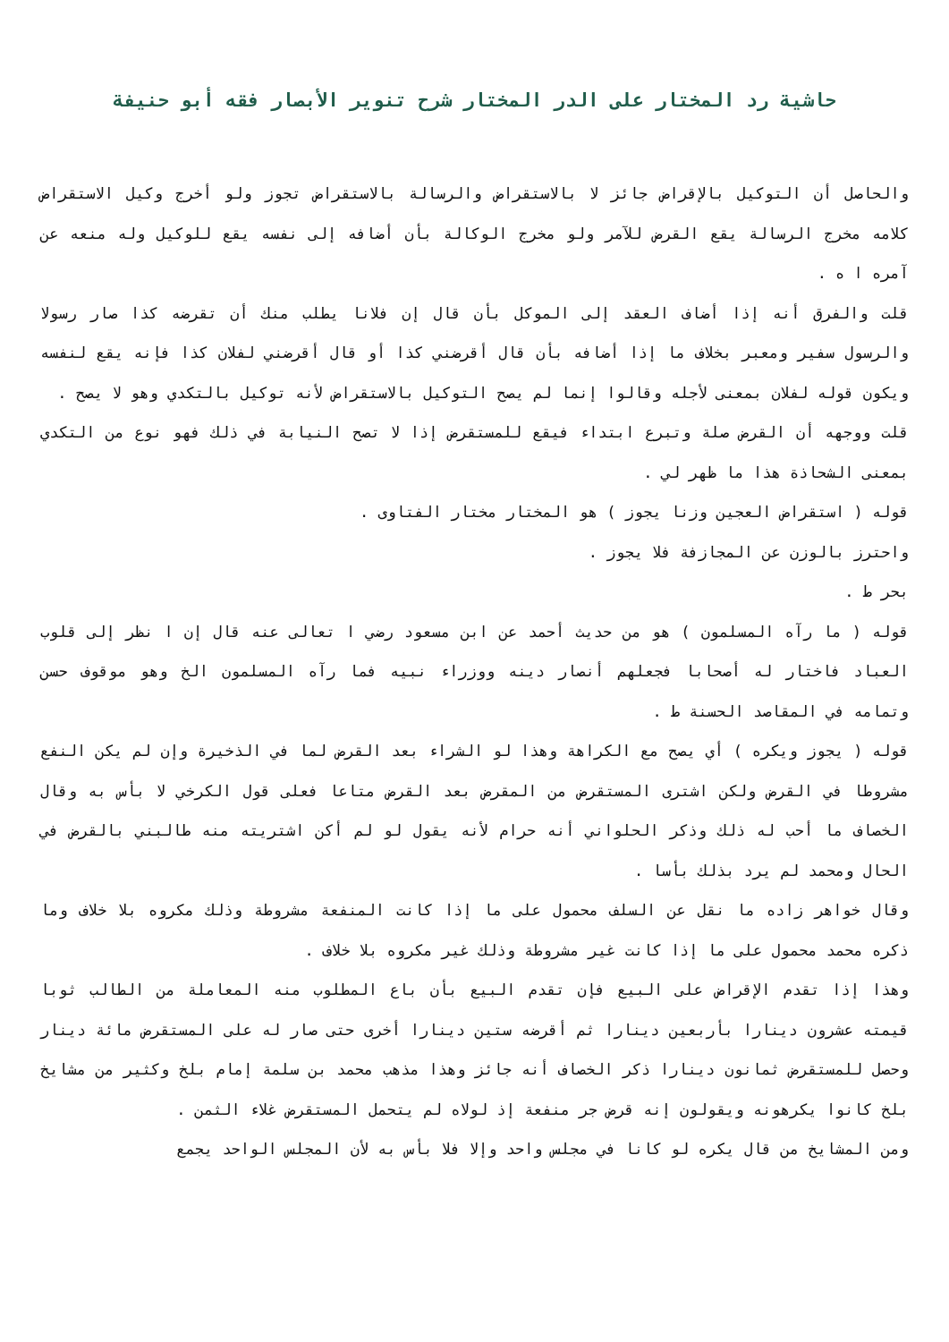حاشية رد المختار على الدر المختار شرح تنوير الأبصار فقه أبو حنيفة
والحاصل أن التوكيل بالإقراض جائز لا بالاستقراض والرسالة بالاستقراض تجوز ولو أخرج وكيل الاستقراض كلامه مخرج الرسالة يقع القرض للآمر ولو مخرج الوكالة بأن أضافه إلى نفسه يقع للوكيل وله منعه عن آمره ا ه .
قلت والفرق أنه إذا أضاف العقد إلى الموكل بأن قال إن فلانا يطلب منك أن تقرضه كذا صار رسولا والرسول سفير ومعبر بخلاف ما إذا أضافه بأن قال أقرضني كذا أو قال أقرضني لفلان كذا فإنه يقع لنفسه ويكون قوله لفلان بمعنى لأجله وقالوا إنما لم يصح التوكيل بالاستقراض لأنه توكيل بالتكدي وهو لا يصح .
قلت ووجهه أن القرض صلة وتبرع ابتداء فيقع للمستقرض إذا لا تصح النيابة في ذلك فهو نوع من التكدي بمعنى الشحاذة هذا ما ظهر لي .
قوله ( استقراض العجين وزنا يجوز ) هو المختار مختار الفتاوى .
واحترز بالوزن عن المجازفة فلا يجوز .
بحر ط .
قوله ( ما رآه المسلمون ) هو من حديث أحمد عن ابن مسعود رضي ا تعالى عنه قال إن ا نظر إلى قلوب العباد فاختار له أصحابا فجعلهم أنصار دينه ووزراء نبيه فما رآه المسلمون الخ وهو موقوف حسن وتمامه في المقاصد الحسنة ط .
قوله ( يجوز ويكره ) أي يصح مع الكراهة وهذا لو الشراء بعد القرض لما في الذخيرة وإن لم يكن النفع مشروطا في القرض ولكن اشترى المستقرض من المقرض بعد القرض متاعا فعلى قول الكرخي لا بأس به وقال الخصاف ما أحب له ذلك وذكر الحلواني أنه حرام لأنه يقول لو لم أكن اشتريته منه طالبني بالقرض في الحال ومحمد لم يرد بذلك بأسا .
وقال خواهر زاده ما نقل عن السلف محمول على ما إذا كانت المنفعة مشروطة وذلك مكروه بلا خلاف وما ذكره محمد محمول على ما إذا كانت غير مشروطة وذلك غير مكروه بلا خلاف .
وهذا إذا تقدم الإقراض على البيع فإن تقدم البيع بأن باع المطلوب منه المعاملة من الطالب ثوبا قيمته عشرون دينارا بأربعين دينارا ثم أقرضه ستين دينارا أخرى حتى صار له على المستقرض مائة دينار وحصل للمستقرض ثمانون دينارا ذكر الخصاف أنه جائز وهذا مذهب محمد بن سلمة إمام بلخ وكثير من مشايخ بلخ كانوا يكرهونه ويقولون إنه قرض جر منفعة إذ لولاه لم يتحمل المستقرض غلاء الثمن .
ومن المشايخ من قال يكره لو كانا في مجلس واحد وإلا فلا بأس به لأن المجلس الواحد يجمع